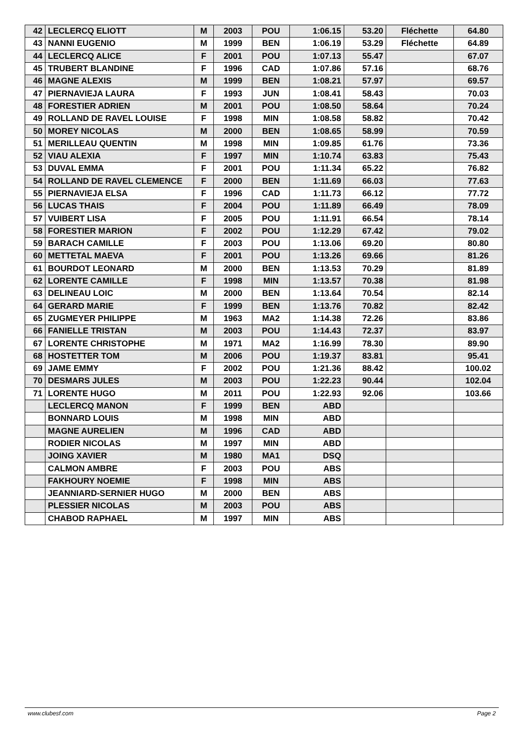| 42 | LECLERCQ ELIOTT | M | 2003 | POU | 1:06.15 | 53.20 | Fléchette | 64.80 |
| 43 | NANNI EUGENIO | M | 1999 | BEN | 1:06.19 | 53.29 | Fléchette | 64.89 |
| 44 | LECLERCQ ALICE | F | 2001 | POU | 1:07.13 | 55.47 | | 67.07 |
| 45 | TRUBERT BLANDINE | F | 1996 | CAD | 1:07.86 | 57.16 | | 68.76 |
| 46 | MAGNE ALEXIS | M | 1999 | BEN | 1:08.21 | 57.97 | | 69.57 |
| 47 | PIERNAVIEJA LAURA | F | 1993 | JUN | 1:08.41 | 58.43 | | 70.03 |
| 48 | FORESTIER ADRIEN | M | 2001 | POU | 1:08.50 | 58.64 | | 70.24 |
| 49 | ROLLAND DE RAVEL LOUISE | F | 1998 | MIN | 1:08.58 | 58.82 | | 70.42 |
| 50 | MOREY NICOLAS | M | 2000 | BEN | 1:08.65 | 58.99 | | 70.59 |
| 51 | MERILLEAU QUENTIN | M | 1998 | MIN | 1:09.85 | 61.76 | | 73.36 |
| 52 | VIAU ALEXIA | F | 1997 | MIN | 1:10.74 | 63.83 | | 75.43 |
| 53 | DUVAL EMMA | F | 2001 | POU | 1:11.34 | 65.22 | | 76.82 |
| 54 | ROLLAND DE RAVEL CLEMENCE | F | 2000 | BEN | 1:11.69 | 66.03 | | 77.63 |
| 55 | PIERNAVIEJA ELSA | F | 1996 | CAD | 1:11.73 | 66.12 | | 77.72 |
| 56 | LUCAS THAIS | F | 2004 | POU | 1:11.89 | 66.49 | | 78.09 |
| 57 | VUIBERT LISA | F | 2005 | POU | 1:11.91 | 66.54 | | 78.14 |
| 58 | FORESTIER MARION | F | 2002 | POU | 1:12.29 | 67.42 | | 79.02 |
| 59 | BARACH CAMILLE | F | 2003 | POU | 1:13.06 | 69.20 | | 80.80 |
| 60 | METTETAL MAEVA | F | 2001 | POU | 1:13.26 | 69.66 | | 81.26 |
| 61 | BOURDOT LEONARD | M | 2000 | BEN | 1:13.53 | 70.29 | | 81.89 |
| 62 | LORENTE CAMILLE | F | 1998 | MIN | 1:13.57 | 70.38 | | 81.98 |
| 63 | DELINEAU LOIC | M | 2000 | BEN | 1:13.64 | 70.54 | | 82.14 |
| 64 | GERARD MARIE | F | 1999 | BEN | 1:13.76 | 70.82 | | 82.42 |
| 65 | ZUGMEYER PHILIPPE | M | 1963 | MA2 | 1:14.38 | 72.26 | | 83.86 |
| 66 | FANIELLE TRISTAN | M | 2003 | POU | 1:14.43 | 72.37 | | 83.97 |
| 67 | LORENTE CHRISTOPHE | M | 1971 | MA2 | 1:16.99 | 78.30 | | 89.90 |
| 68 | HOSTETTER TOM | M | 2006 | POU | 1:19.37 | 83.81 | | 95.41 |
| 69 | JAME EMMY | F | 2002 | POU | 1:21.36 | 88.42 | | 100.02 |
| 70 | DESMARS JULES | M | 2003 | POU | 1:22.23 | 90.44 | | 102.04 |
| 71 | LORENTE HUGO | M | 2011 | POU | 1:22.93 | 92.06 | | 103.66 |
| | LECLERCQ MANON | F | 1999 | BEN | ABD | | | |
| | BONNARD LOUIS | M | 1998 | MIN | ABD | | | |
| | MAGNE AURELIEN | M | 1996 | CAD | ABD | | | |
| | RODIER NICOLAS | M | 1997 | MIN | ABD | | | |
| | JOING XAVIER | M | 1980 | MA1 | DSQ | | | |
| | CALMON AMBRE | F | 2003 | POU | ABS | | | |
| | FAKHOURY NOEMIE | F | 1998 | MIN | ABS | | | |
| | JEANNIARD-SERNIER HUGO | M | 2000 | BEN | ABS | | | |
| | PLESSIER NICOLAS | M | 2003 | POU | ABS | | | |
| | CHABOD RAPHAEL | M | 1997 | MIN | ABS | | | |
www.clubesf.com Page 2